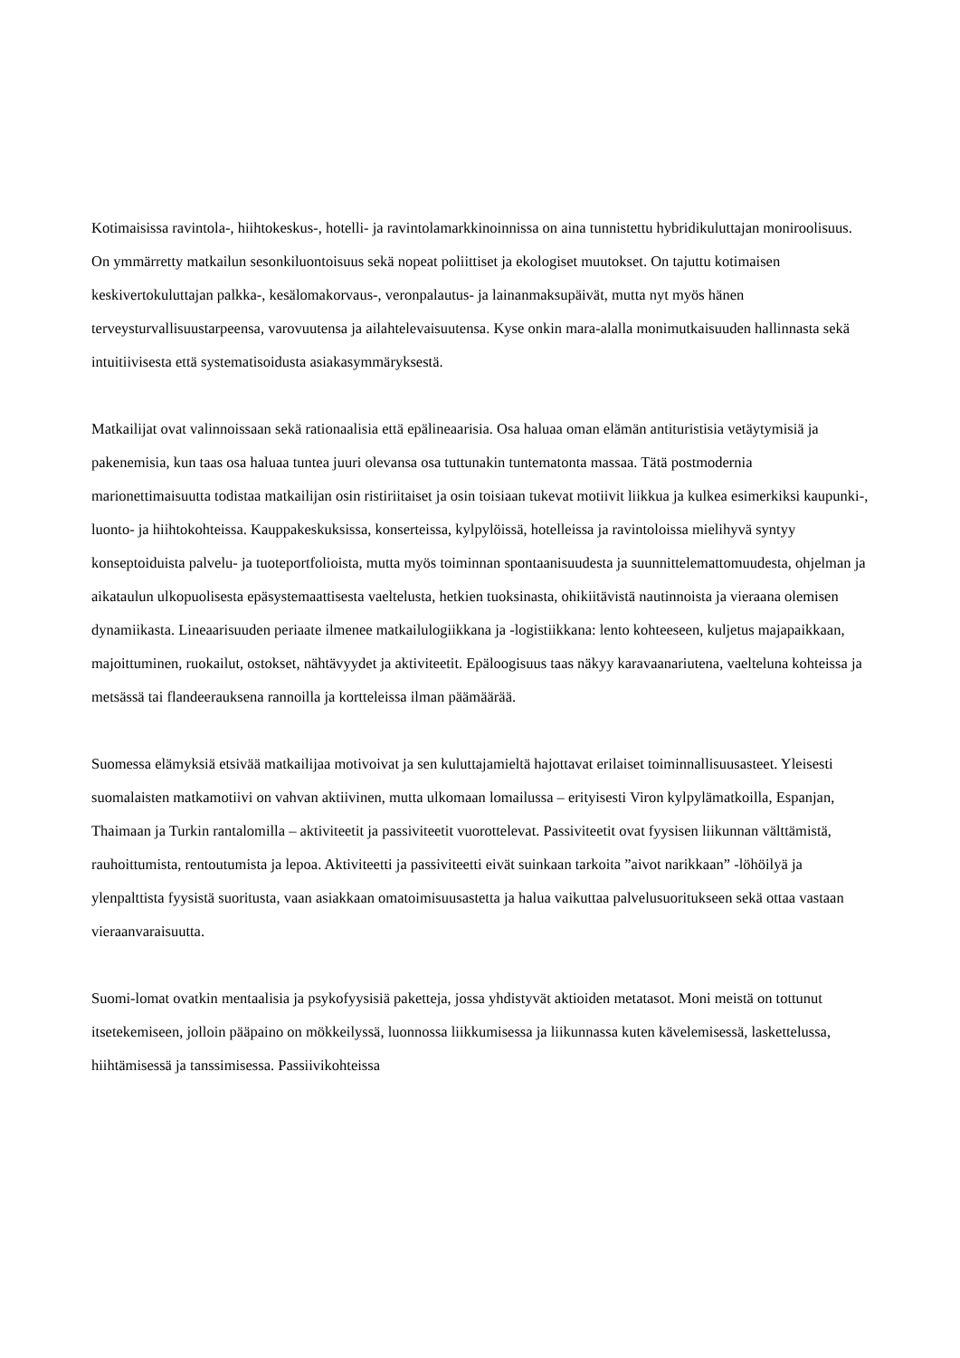Kotimaisissa ravintola-, hiihtokeskus-, hotelli- ja ravintolamarkkinoinnissa on aina tunnistettu hybridikuluttajan moniroolisuus. On ymmärretty matkailun sesonkiluontoisuus sekä nopeat poliittiset ja ekologiset muutokset. On tajuttu kotimaisen keskivertokuluttajan palkka-, kesälomakorvaus-, veronpalautus- ja lainanmaksupäivät, mutta nyt myös hänen terveysturvallisuustarpeensa, varovuutensa ja ailahtelevaisuutensa. Kyse onkin mara-alalla monimutkaisuuden hallinnasta sekä intuitiivisesta että systematisoidusta asiakasymmäryksestä.
Matkailijat ovat valinnoissaan sekä rationaalisia että epälineaarisia. Osa haluaa oman elämän antituristisia vetäytymisiä ja pakenemisia, kun taas osa haluaa tuntea juuri olevansa osa tuttunakin tuntematonta massaa. Tätä postmodernia marionettimaisuutta todistaa matkailijan osin ristiriitaiset ja osin toisiaan tukevat motiivit liikkua ja kulkea esimerkiksi kaupunki-, luonto- ja hiihtokohteissa. Kauppakeskuksissa, konserteissa, kylpylöissä, hotelleissa ja ravintoloissa mielihyvä syntyy konseptoiduista palvelu- ja tuoteportfolioista, mutta myös toiminnan spontaanisuudesta ja suunnittelemattomuudesta, ohjelman ja aikataulun ulkopuolisesta epäsystemaattisesta vaeltelusta, hetkien tuoksinasta, ohikiitävistä nautinnoista ja vieraana olemisen dynamiikasta. Lineaarisuuden periaate ilmenee matkailulogiikkana ja -logistiikkana: lento kohteeseen, kuljetus majapaikkaan, majoittuminen, ruokailut, ostokset, nähtävyydet ja aktiviteetit. Epäloogisuus taas näkyy karavaanariutena, vaelteluna kohteissa ja metsässä tai flandeerauksena rannoilla ja kortteleissa ilman päämäärää.
Suomessa elämyksiä etsivää matkailijaa motivoivat ja sen kuluttajamieltä hajottavat erilaiset toiminnallisuusasteet. Yleisesti suomalaisten matkamotiivi on vahvan aktiivinen, mutta ulkomaan lomailussa – erityisesti Viron kylpylämatkoilla, Espanjan, Thaimaan ja Turkin rantalomilla – aktiviteetit ja passiviteetit vuorottelevat. Passiviteetit ovat fyysisen liikunnan välttämistä, rauhoittumista, rentoutumista ja lepoa. Aktiviteetti ja passiviteetti eivät suinkaan tarkoita ”aivot narikkaan” -löhöilyä ja ylenpalttista fyysistä suoritusta, vaan asiakkaan omatoimisuusastetta ja halua vaikuttaa palvelusuoritukseen sekä ottaa vastaan vieraanvaraisuutta.
Suomi-lomat ovatkin mentaalisia ja psykofyysisiä paketteja, jossa yhdistyvät aktioiden metatasot. Moni meistä on tottunut itsetekemiseen, jolloin pääpaino on mökkeilyssä, luonnossa liikkumisessa ja liikunnassa kuten kävelemisessä, laskettelussa, hiihtämisessä ja tanssimisessa. Passiivikohteissa